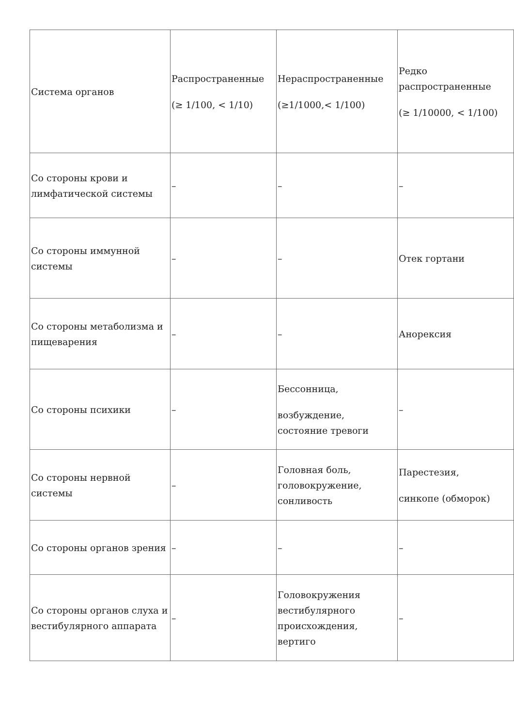| Система органов | Распространенные (≥ 1/100, < 1/10) | Нераспространенные (≥1/1000,< 1/100) | Редко распространенные (≥ 1/10000, < 1/100) |
| Со стороны крови и лимфатической системы | – | – | – |
| Со стороны иммунной системы | – | – | Отек гортани |
| Со стороны метаболизма и пищеварения | – | – | Анорексия |
| Со стороны психики | – | Бессонница, возбуждение, состояние тревоги | – |
| Со стороны нервной системы | – | Головная боль, головокружение, сонливость | Парестезия, синкопе (обморок) |
| Со стороны органов зрения | – | – | – |
| Со стороны органов слуха и вестибулярного аппарата | – | Головокружения вестибулярного происхождения, вертиго | – |